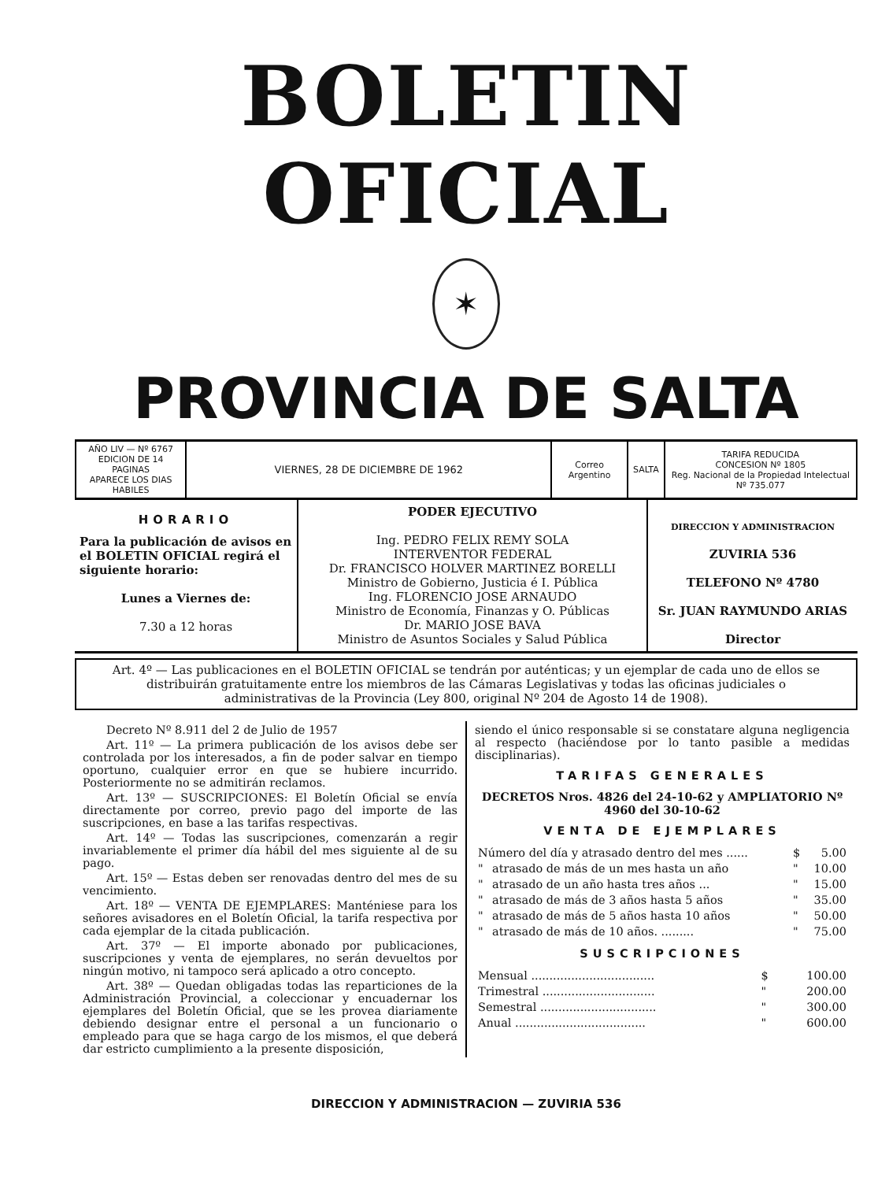BOLETIN OFICIAL
✶
PROVINCIA DE SALTA
| AÑO LIV — Nº 6767 EDICION DE 14 PAGINAS APARECE LOS DIAS HABILES | VIERNES, 28 DE DICIEMBRE DE 1962 | Correo Argentino | SALTA | TARIFA REDUCIDA CONCESION Nº 1805 Reg. Nacional de la Propiedad Intelectual Nº 735.077 |
HORARIO
Para la publicación de avisos en el BOLETIN OFICIAL regirá el siguiente horario:
Lunes a Viernes de:
7.30 a 12 horas
PODER EJECUTIVO
Ing. PEDRO FELIX REMY SOLA
INTERVENTOR FEDERAL
Dr. FRANCISCO HOLVER MARTINEZ BORELLI
Ministro de Gobierno, Justicia é I. Pública
Ing. FLORENCIO JOSE ARNAUDO
Ministro de Economía, Finanzas y O. Públicas
Dr. MARIO JOSE BAVA
Ministro de Asuntos Sociales y Salud Pública
DIRECCION Y ADMINISTRACION
ZUVIRIA 536
TELEFONO Nº 4780
Sr. JUAN RAYMUNDO ARIAS
Director
Art. 4º — Las publicaciones en el BOLETIN OFICIAL se tendrán por auténticas; y un ejemplar de cada uno de ellos se distribuirán gratuitamente entre los miembros de las Cámaras Legislativas y todas las oficinas judiciales o administrativas de la Provincia (Ley 800, original Nº 204 de Agosto 14 de 1908).
Decreto Nº 8.911 del 2 de Julio de 1957
Art. 11º — La primera publicación de los avisos debe ser controlada por los interesados, a fin de poder salvar en tiempo oportuno, cualquier error en que se hubiere incurrido. Posteriormente no se admitirán reclamos.
Art. 13º — SUSCRIPCIONES: El Boletín Oficial se envía directamente por correo, previo pago del importe de las suscripciones, en base a las tarifas respectivas.
Art. 14º — Todas las suscripciones, comenzarán a regir invariablemente el primer día hábil del mes siguiente al de su pago.
Art. 15º — Estas deben ser renovadas dentro del mes de su vencimiento.
Art. 18º — VENTA DE EJEMPLARES: Manténiese para los señores avisadores en el Boletín Oficial, la tarifa respectiva por cada ejemplar de la citada publicación.
Art. 37º — El importe abonado por publicaciones, suscripciones y venta de ejemplares, no serán devueltos por ningún motivo, ni tampoco será aplicado a otro concepto.
Art. 38º — Quedan obligadas todas las reparticiones de la Administración Provincial, a coleccionar y encuadernar los ejemplares del Boletín Oficial, que se les provea diariamente debiendo designar entre el personal a un funcionario o empleado para que se haga cargo de los mismos, el que deberá dar estricto cumplimiento a la presente disposición,
siendo el único responsable si se constatare alguna negligencia al respecto (haciéndose por lo tanto pasible a medidas disciplinarias).
TARIFAS GENERALES
DECRETOS Nros. 4826 del 24-10-62 y AMPLIATORIO Nº 4960 del 30-10-62
VENTA DE EJEMPLARES
| Número del día y atrasado dentro del mes ...... | | $ | 5.00 |
| " | atrasado de más de un mes hasta un año | " | 10.00 |
| " | atrasado de un año hasta tres años ... | " | 15.00 |
| " | atrasado de más de 3 años hasta 5 años | " | 35.00 |
| " | atrasado de más de 5 años hasta 10 años | " | 50.00 |
| " | atrasado de más de 10 años. ......... | " | 75.00 |
SUSCRIPCIONES
| Mensual .................................. | $ | 100.00 |
| Trimestral ............................... | " | 200.00 |
| Semestral ................................ | " | 300.00 |
| Anual .................................... | " | 600.00 |
DIRECCION Y ADMINISTRACION — ZUVIRIA 536